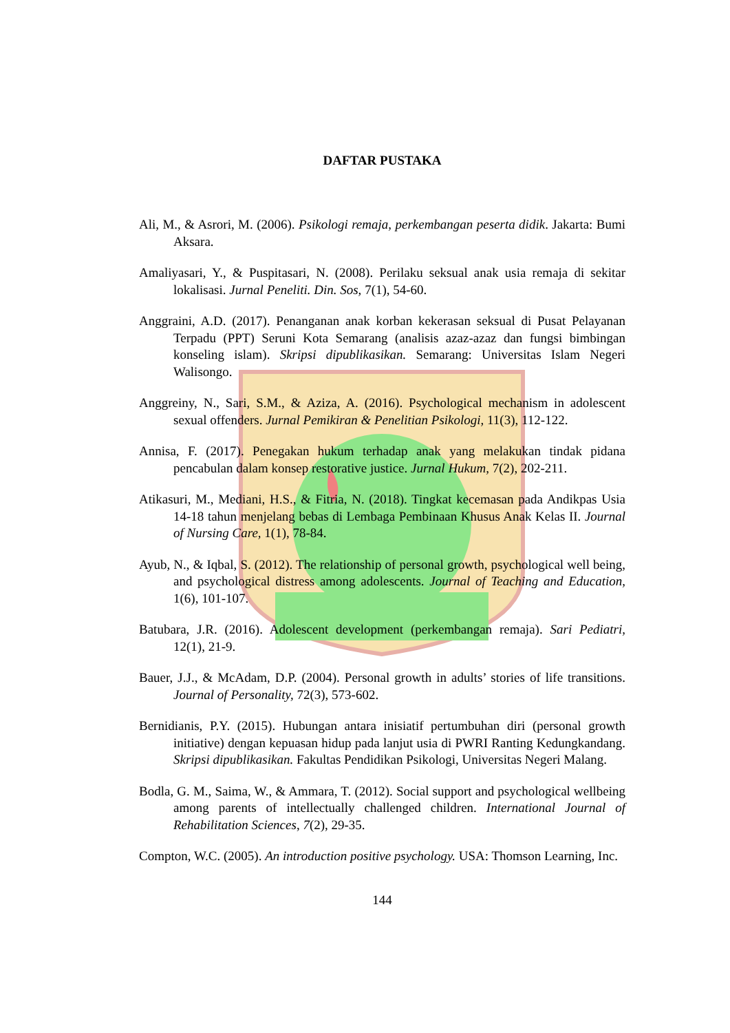DAFTAR PUSTAKA
Ali, M., & Asrori, M. (2006). Psikologi remaja, perkembangan peserta didik. Jakarta: Bumi Aksara.
Amaliyasari, Y., & Puspitasari, N. (2008). Perilaku seksual anak usia remaja di sekitar lokalisasi. Jurnal Peneliti. Din. Sos, 7(1), 54-60.
Anggraini, A.D. (2017). Penanganan anak korban kekerasan seksual di Pusat Pelayanan Terpadu (PPT) Seruni Kota Semarang (analisis azaz-azaz dan fungsi bimbingan konseling islam). Skripsi dipublikasikan. Semarang: Universitas Islam Negeri Walisongo.
Anggreiny, N., Sari, S.M., & Aziza, A. (2016). Psychological mechanism in adolescent sexual offenders. Jurnal Pemikiran & Penelitian Psikologi, 11(3), 112-122.
Annisa, F. (2017). Penegakan hukum terhadap anak yang melakukan tindak pidana pencabulan dalam konsep restorative justice. Jurnal Hukum, 7(2), 202-211.
Atikasuri, M., Mediani, H.S., & Fitria, N. (2018). Tingkat kecemasan pada Andikpas Usia 14-18 tahun menjelang bebas di Lembaga Pembinaan Khusus Anak Kelas II. Journal of Nursing Care, 1(1), 78-84.
Ayub, N., & Iqbal, S. (2012). The relationship of personal growth, psychological well being, and psychological distress among adolescents. Journal of Teaching and Education, 1(6), 101-107.
Batubara, J.R. (2016). Adolescent development (perkembangan remaja). Sari Pediatri, 12(1), 21-9.
Bauer, J.J., & McAdam, D.P. (2004). Personal growth in adults’ stories of life transitions. Journal of Personality, 72(3), 573-602.
Bernidianis, P.Y. (2015). Hubungan antara inisiatif pertumbuhan diri (personal growth initiative) dengan kepuasan hidup pada lanjut usia di PWRI Ranting Kedungkandang. Skripsi dipublikasikan. Fakultas Pendidikan Psikologi, Universitas Negeri Malang.
Bodla, G. M., Saima, W., & Ammara, T. (2012). Social support and psychological wellbeing among parents of intellectually challenged children. International Journal of Rehabilitation Sciences, 7(2), 29-35.
Compton, W.C. (2005). An introduction positive psychology. USA: Thomson Learning, Inc.
144